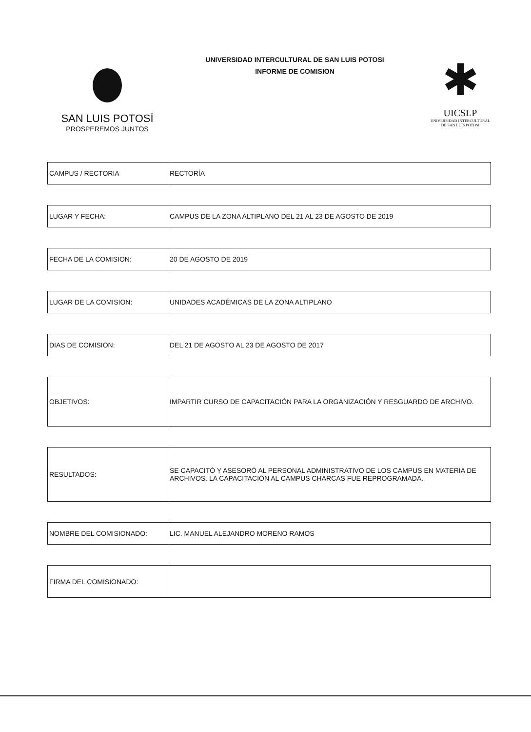SAN LUIS POTOSÍ
PROSPEREMOS JUNTOS
UNIVERSIDAD INTERCULTURAL DE SAN LUIS POTOSI
INFORME DE COMISION
✱
UICSLP
UNIVERSIDAD INTERCULTURAL
DE SAN LUIS POTOSI
| CAMPUS / RECTORIA | RECTORÍA |
| LUGAR Y FECHA: | CAMPUS DE LA ZONA ALTIPLANO DEL 21 AL 23 DE AGOSTO DE 2019 |
| FECHA DE LA COMISION: | 20 DE AGOSTO DE 2019 |
| LUGAR DE LA COMISION: | UNIDADES ACADÉMICAS DE LA ZONA ALTIPLANO |
| DIAS DE COMISION: | DEL 21 DE AGOSTO AL 23 DE AGOSTO DE 2017 |
| OBJETIVOS: | IMPARTIR CURSO DE CAPACITACIÓN PARA LA ORGANIZACIÓN Y RESGUARDO DE ARCHIVO. |
| RESULTADOS: | SE CAPACITÓ Y ASESORÓ AL PERSONAL ADMINISTRATIVO DE LOS CAMPUS EN MATERIA DE ARCHIVOS. LA CAPACITACIÓN AL CAMPUS CHARCAS FUE REPROGRAMADA. |
| NOMBRE DEL COMISIONADO: | LIC. MANUEL ALEJANDRO MORENO RAMOS |
| FIRMA DEL COMISIONADO: | |